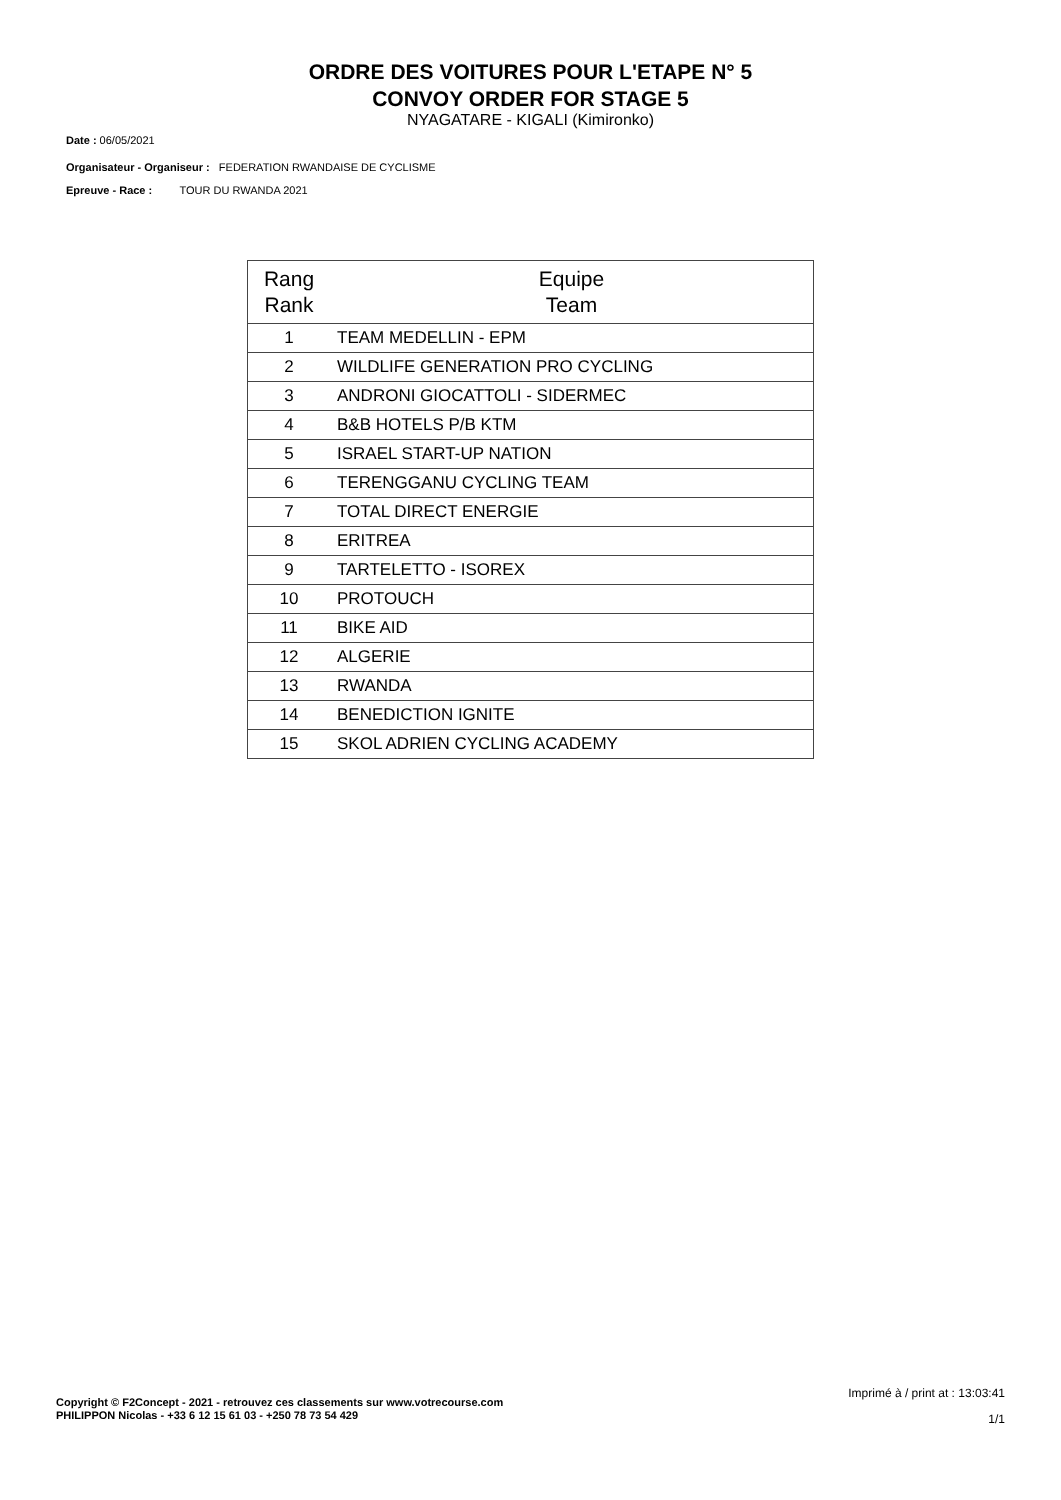ORDRE DES VOITURES POUR L'ETAPE N° 5
CONVOY ORDER FOR STAGE 5
NYAGATARE - KIGALI (Kimironko)
Date : 06/05/2021
Organisateur - Organiseur : FEDERATION RWANDAISE DE CYCLISME
Epreuve - Race : TOUR DU RWANDA 2021
| Rang Rank | Equipe Team |
| --- | --- |
| 1 | TEAM MEDELLIN - EPM |
| 2 | WILDLIFE GENERATION PRO CYCLING |
| 3 | ANDRONI GIOCATTOLI - SIDERMEC |
| 4 | B&B HOTELS P/B KTM |
| 5 | ISRAEL START-UP NATION |
| 6 | TERENGGANU CYCLING TEAM |
| 7 | TOTAL DIRECT ENERGIE |
| 8 | ERITREA |
| 9 | TARTELETTO - ISOREX |
| 10 | PROTOUCH |
| 11 | BIKE AID |
| 12 | ALGERIE |
| 13 | RWANDA |
| 14 | BENEDICTION IGNITE |
| 15 | SKOL ADRIEN CYCLING ACADEMY |
Imprimé à / print at : 13:03:41
1/1
Copyright © F2Concept - 2021 - retrouvez ces classements sur www.votrecourse.com
PHILIPPON Nicolas - +33 6 12 15 61 03 - +250 78 73 54 429